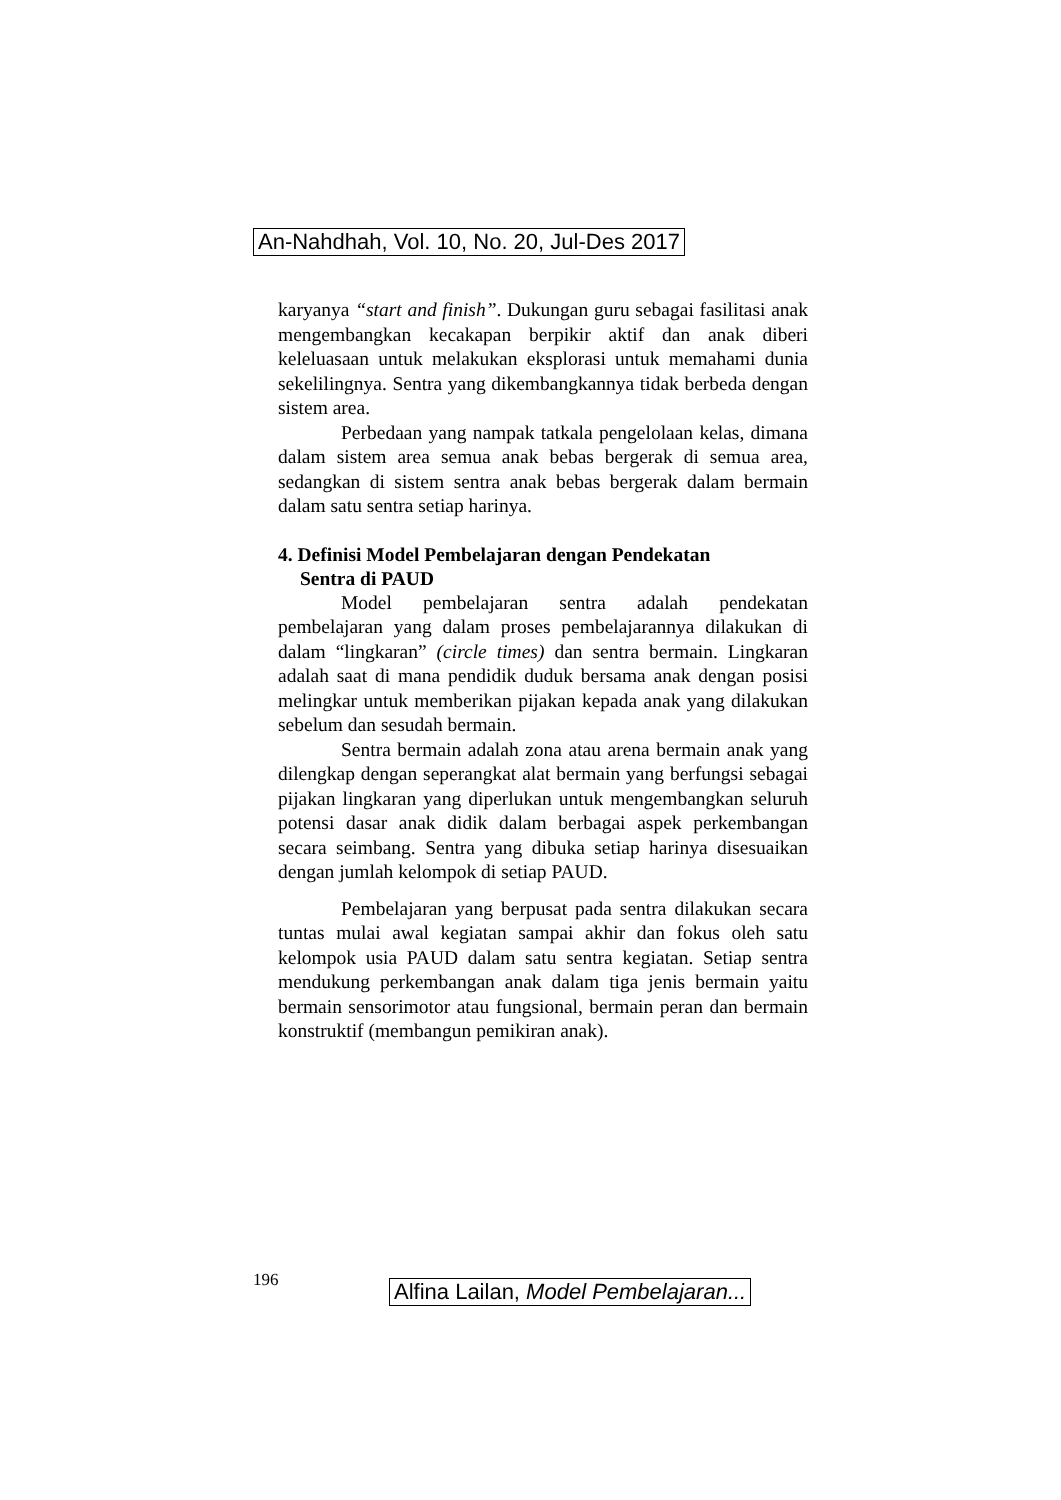An-Nahdhah, Vol. 10, No. 20, Jul-Des 2017
karyanya “start and finish”. Dukungan guru sebagai fasilitasi anak mengembangkan kecakapan berpikir aktif dan anak diberi keleluasaan untuk melakukan eksplorasi untuk memahami dunia sekelilingnya. Sentra yang dikembangkannya tidak berbeda dengan sistem area.
Perbedaan yang nampak tatkala pengelolaan kelas, dimana dalam sistem area semua anak bebas bergerak di semua area, sedangkan di sistem sentra anak bebas bergerak dalam bermain dalam satu sentra setiap harinya.
4. Definisi Model Pembelajaran dengan Pendekatan
Sentra di PAUD
Model pembelajaran sentra adalah pendekatan pembelajaran yang dalam proses pembelajarannya dilakukan di dalam “lingkaran” (circle times) dan sentra bermain. Lingkaran adalah saat di mana pendidik duduk bersama anak dengan posisi melingkar untuk memberikan pijakan kepada anak yang dilakukan sebelum dan sesudah bermain.
Sentra bermain adalah zona atau arena bermain anak yang dilengkap dengan seperangkat alat bermain yang berfungsi sebagai pijakan lingkaran yang diperlukan untuk mengembangkan seluruh potensi dasar anak didik dalam berbagai aspek perkembangan secara seimbang. Sentra yang dibuka setiap harinya disesuaikan dengan jumlah kelompok di setiap PAUD.
Pembelajaran yang berpusat pada sentra dilakukan secara tuntas mulai awal kegiatan sampai akhir dan fokus oleh satu kelompok usia PAUD dalam satu sentra kegiatan. Setiap sentra mendukung perkembangan anak dalam tiga jenis bermain yaitu bermain sensorimotor atau fungsional, bermain peran dan bermain konstruktif (membangun pemikiran anak).
196
Alfina Lailan, Model Pembelajaran...